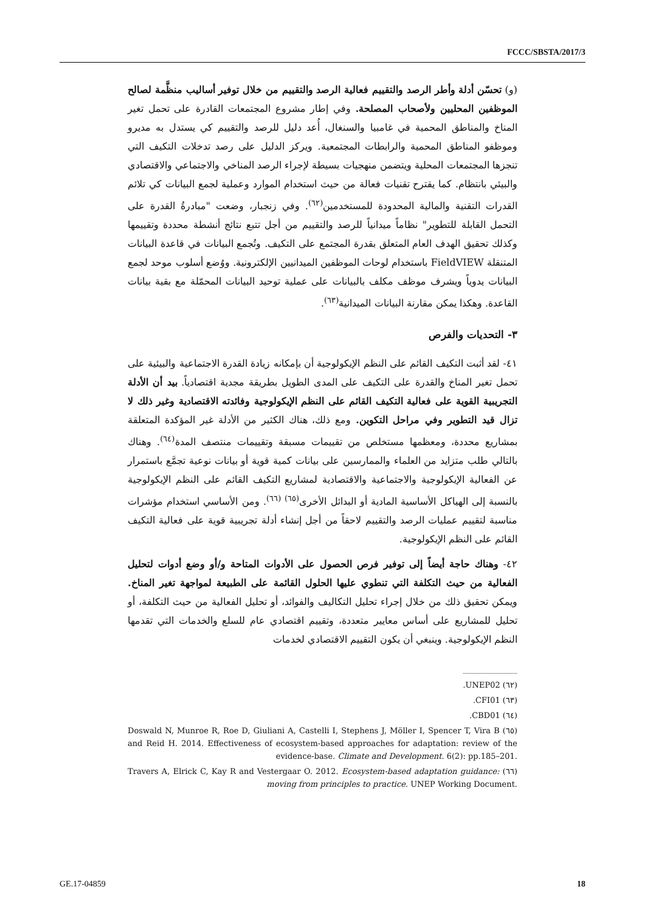FCCC/SBSTA/2017/3
(و) تحسّن أدلة وأطر الرصد والتقييم فعالية الرصد والتقييم من خلال توفير أساليب منظَّمة لصالح الموظفين المحليين ولأصحاب المصلحة. وفي إطار مشروع المجتمعات القادرة على تحمل تغير المناخ والمناطق المحمية في غامبيا والسنغال، أُعد دليل للرصد والتقييم كي يستدل به مديرو وموظفو المناطق المحمية والرابطات المجتمعية. ويركز الدليل على رصد تدخلات التكيف التي تنجزها المجتمعات المحلية ويتضمن منهجيات بسيطة لإجراء الرصد المناخي والاجتماعي والاقتصادي والبيئي بانتظام. كما يقترح تقنيات فعالة من حيث استخدام الموارد وعملية لجمع البيانات كي تلائم القدرات التقنية والمالية المحدودة للمستخدمين<sup>(٦٢)</sup>. وفي زنجبار، وضعت "مبادرةُ القدرة على التحمل القابلة للتطوير" نظاماً ميدانياً للرصد والتقييم من أجل تتبع نتائج أنشطة محددة وتقييمها وكذلك تحقيق الهدف العام المتعلق بقدرة المجتمع على التكيف. وتُجمع البيانات في قاعدة البيانات المتنقلة FieldVIEW باستخدام لوحات الموظفين الميدانيين الإلكترونية. ووُضع أسلوب موحد لجمع البيانات يدوياً ويشرف موظف مكلف بالبيانات على عملية توحيد البيانات المحمّلة مع بقية بيانات القاعدة. وهكذا يمكن مقارنة البيانات الميدانية<sup>(٦٣)</sup>.
٣- التحديات والفرص
٤١- لقد أثبت التكيف القائم على النظم الإيكولوجية أن بإمكانه زيادة القدرة الاجتماعية والبيئية على تحمل تغير المناخ والقدرة على التكيف على المدى الطويل بطريقة مجدية اقتصادياً. بيد أن الأدلة التجريبية القوية على فعالية التكيف القائم على النظم الإيكولوجية وفائدته الاقتصادية وغير ذلك لا تزال قيد التطوير وفي مراحل التكوين. ومع ذلك، هناك الكثير من الأدلة غير المؤكدة المتعلقة بمشاريع محددة، ومعظمها مستخلص من تقييمات مسبقة وتقييمات منتصف المدة<sup>(٦٤)</sup>. وهناك بالتالي طلب متزايد من العلماء والممارسين على بيانات كمية قوية أو بيانات نوعية تجمَّع باستمرار عن الفعالية الإيكولوجية والاجتماعية والاقتصادية لمشاريع التكيف القائم على النظم الإيكولوجية بالنسبة إلى الهياكل الأساسية المادية أو البدائل الأخرى<sup>(٦٥) (٦٦)</sup>. ومن الأساسي استخدام مؤشرات مناسبة لتقييم عمليات الرصد والتقييم لاحقاً من أجل إنشاء أدلة تجريبية قوية على فعالية التكيف القائم على النظم الإيكولوجية.
٤٢- وهناك حاجة أيضاً إلى توفير فرص الحصول على الأدوات المتاحة و/أو وضع أدوات لتحليل الفعالية من حيث التكلفة التي تنطوي عليها الحلول القائمة على الطبيعة لمواجهة تغير المناخ. ويمكن تحقيق ذلك من خلال إجراء تحليل التكاليف والفوائد، أو تحليل الفعالية من حيث التكلفة، أو تحليل للمشاريع على أساس معايير متعددة، وتقييم اقتصادي عام للسلع والخدمات التي تقدمها النظم الإيكولوجية. وينبغي أن يكون التقييم الاقتصادي لخدمات
(٦٢) ‎UNEP02.
(٦٣) ‎CFI01.
(٦٤) ‎CBD01.
(٦٥) Doswald N, Munroe R, Roe D, Giuliani A, Castelli I, Stephens J, Möller I, Spencer T, Vira B and Reid H. 2014. Effectiveness of ecosystem-based approaches for adaptation: review of the evidence-base. Climate and Development. 6(2): pp.185–201.
(٦٦) Travers A, Elrick C, Kay R and Vestergaar O. 2012. Ecosystem-based adaptation guidance: moving from principles to practice. UNEP Working Document.
GE.17-04859 18